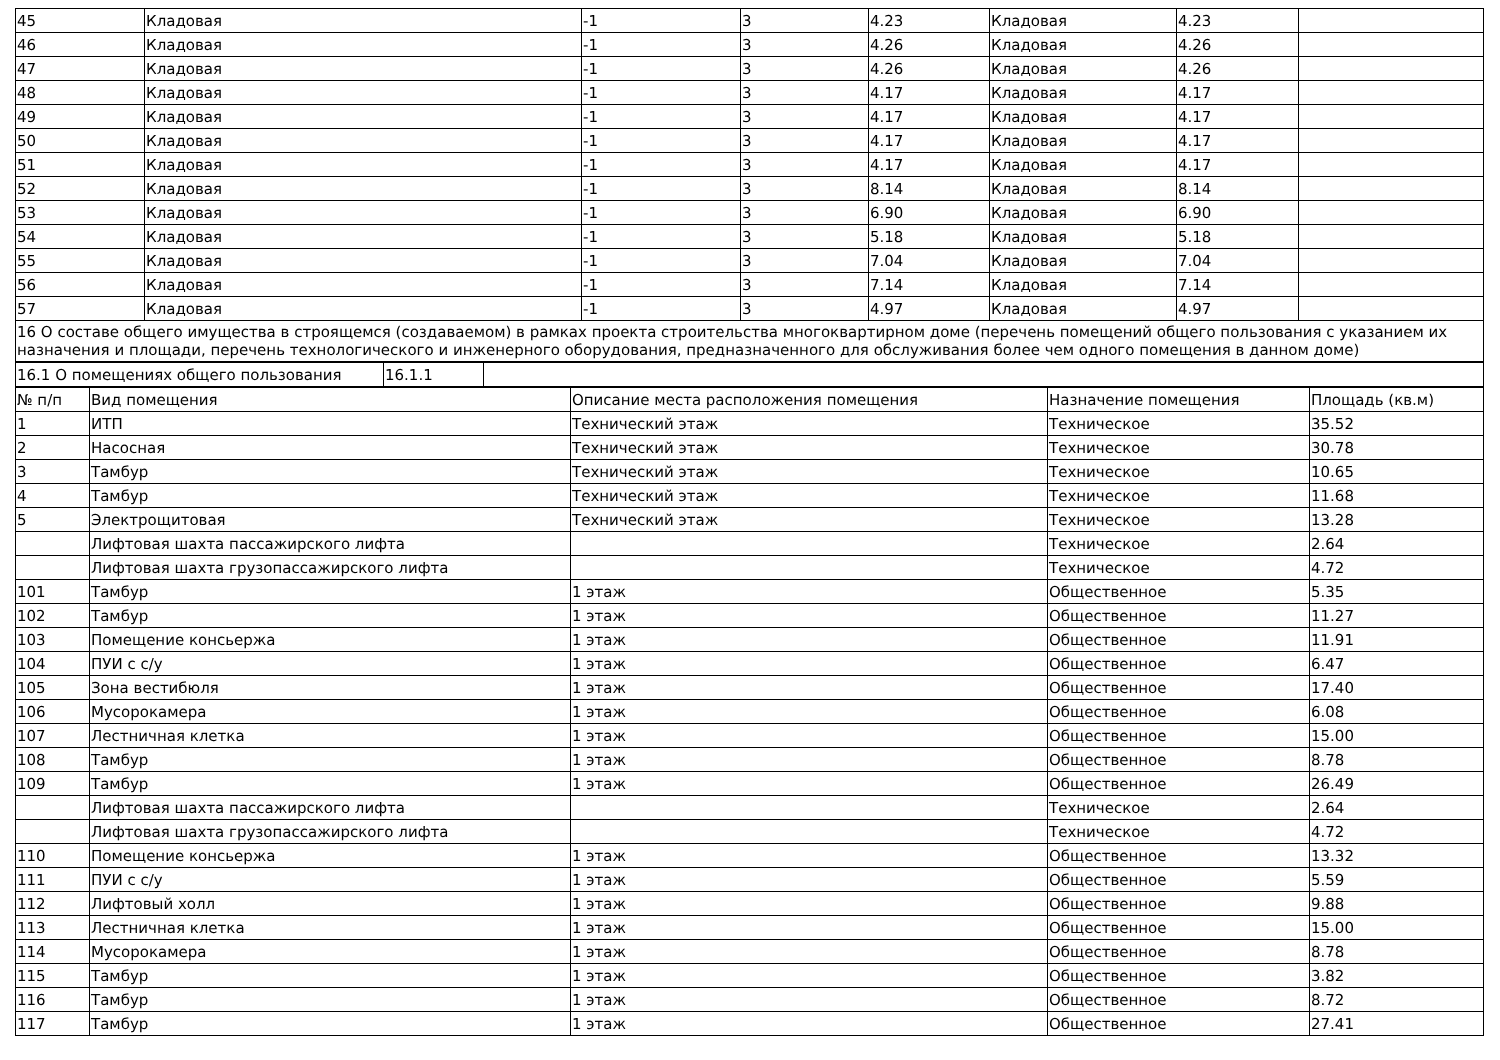| 45 | Кладовая | -1 | 3 | 4.23 | Кладовая | 4.23 | |
| 46 | Кладовая | -1 | 3 | 4.26 | Кладовая | 4.26 | |
| 47 | Кладовая | -1 | 3 | 4.26 | Кладовая | 4.26 | |
| 48 | Кладовая | -1 | 3 | 4.17 | Кладовая | 4.17 | |
| 49 | Кладовая | -1 | 3 | 4.17 | Кладовая | 4.17 | |
| 50 | Кладовая | -1 | 3 | 4.17 | Кладовая | 4.17 | |
| 51 | Кладовая | -1 | 3 | 4.17 | Кладовая | 4.17 | |
| 52 | Кладовая | -1 | 3 | 8.14 | Кладовая | 8.14 | |
| 53 | Кладовая | -1 | 3 | 6.90 | Кладовая | 6.90 | |
| 54 | Кладовая | -1 | 3 | 5.18 | Кладовая | 5.18 | |
| 55 | Кладовая | -1 | 3 | 7.04 | Кладовая | 7.04 | |
| 56 | Кладовая | -1 | 3 | 7.14 | Кладовая | 7.14 | |
| 57 | Кладовая | -1 | 3 | 4.97 | Кладовая | 4.97 | |
| 16 О составе общего имущества в строящемся (создаваемом) в рамках проекта строительства многоквартирном доме (перечень помещений общего пользования с указанием их назначения и площади, перечень технологического и инженерного оборудования, предназначенного для обслуживания более чем одного помещения в данном доме) | | | | | | | |
| 16.1 О помещениях общего пользования | 16.1.1 | |
| № п/п | Вид помещения | Описание места расположения помещения | Назначение помещения | Площадь (кв.м) |
| --- | --- | --- | --- | --- |
| 1 | ИТП | Технический этаж | Техническое | 35.52 |
| 2 | Насосная | Технический этаж | Техническое | 30.78 |
| 3 | Тамбур | Технический этаж | Техническое | 10.65 |
| 4 | Тамбур | Технический этаж | Техническое | 11.68 |
| 5 | Электрощитовая | Технический этаж | Техническое | 13.28 |
| | Лифтовая шахта пассажирского лифта | | Техническое | 2.64 |
| | Лифтовая шахта грузопассажирского лифта | | Техническое | 4.72 |
| 101 | Тамбур | 1 этаж | Общественное | 5.35 |
| 102 | Тамбур | 1 этаж | Общественное | 11.27 |
| 103 | Помещение консьержа | 1 этаж | Общественное | 11.91 |
| 104 | ПУИ с с/у | 1 этаж | Общественное | 6.47 |
| 105 | Зона вестибюля | 1 этаж | Общественное | 17.40 |
| 106 | Мусорокамера | 1 этаж | Общественное | 6.08 |
| 107 | Лестничная клетка | 1 этаж | Общественное | 15.00 |
| 108 | Тамбур | 1 этаж | Общественное | 8.78 |
| 109 | Тамбур | 1 этаж | Общественное | 26.49 |
| | Лифтовая шахта пассажирского лифта | | Техническое | 2.64 |
| | Лифтовая шахта грузопассажирского лифта | | Техническое | 4.72 |
| 110 | Помещение консьержа | 1 этаж | Общественное | 13.32 |
| 111 | ПУИ с с/у | 1 этаж | Общественное | 5.59 |
| 112 | Лифтовый холл | 1 этаж | Общественное | 9.88 |
| 113 | Лестничная клетка | 1 этаж | Общественное | 15.00 |
| 114 | Мусорокамера | 1 этаж | Общественное | 8.78 |
| 115 | Тамбур | 1 этаж | Общественное | 3.82 |
| 116 | Тамбур | 1 этаж | Общественное | 8.72 |
| 117 | Тамбур | 1 этаж | Общественное | 27.41 |